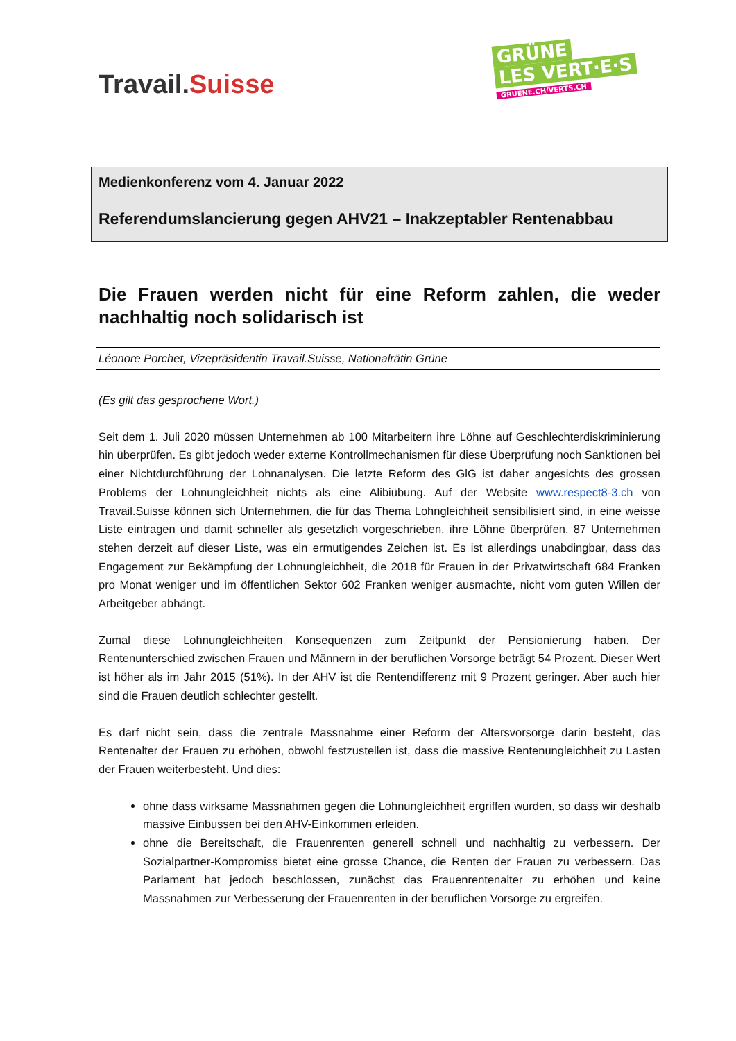Travail.Suisse
GRÜNE
LES VERT·E·S
GRUENE.CH/VERTS.CH
Medienkonferenz vom 4. Januar 2022
Referendumslancierung gegen AHV21 – Inakzeptabler Rentenabbau
Die Frauen werden nicht für eine Reform zahlen, die weder nachhaltig noch solidarisch ist
Léonore Porchet, Vizepräsidentin Travail.Suisse, Nationalrätin Grüne
(Es gilt das gesprochene Wort.)
Seit dem 1. Juli 2020 müssen Unternehmen ab 100 Mitarbeitern ihre Löhne auf Geschlechterdiskriminierung hin überprüfen. Es gibt jedoch weder externe Kontrollmechanismen für diese Überprüfung noch Sanktionen bei einer Nichtdurchführung der Lohnanalysen. Die letzte Reform des GlG ist daher angesichts des grossen Problems der Lohnungleichheit nichts als eine Alibiübung. Auf der Website www.respect8-3.ch von Travail.Suisse können sich Unternehmen, die für das Thema Lohngleichheit sensibilisiert sind, in eine weisse Liste eintragen und damit schneller als gesetzlich vorgeschrieben, ihre Löhne überprüfen. 87 Unternehmen stehen derzeit auf dieser Liste, was ein ermutigendes Zeichen ist. Es ist allerdings unabdingbar, dass das Engagement zur Bekämpfung der Lohnungleichheit, die 2018 für Frauen in der Privatwirtschaft 684 Franken pro Monat weniger und im öffentlichen Sektor 602 Franken weniger ausmachte, nicht vom guten Willen der Arbeitgeber abhängt.
Zumal diese Lohnungleichheiten Konsequenzen zum Zeitpunkt der Pensionierung haben. Der Rentenunterschied zwischen Frauen und Männern in der beruflichen Vorsorge beträgt 54 Prozent. Dieser Wert ist höher als im Jahr 2015 (51%). In der AHV ist die Rentendifferenz mit 9 Prozent geringer. Aber auch hier sind die Frauen deutlich schlechter gestellt.
Es darf nicht sein, dass die zentrale Massnahme einer Reform der Altersvorsorge darin besteht, das Rentenalter der Frauen zu erhöhen, obwohl festzustellen ist, dass die massive Rentenungleichheit zu Lasten der Frauen weiterbesteht. Und dies:
ohne dass wirksame Massnahmen gegen die Lohnungleichheit ergriffen wurden, so dass wir deshalb massive Einbussen bei den AHV-Einkommen erleiden.
ohne die Bereitschaft, die Frauenrenten generell schnell und nachhaltig zu verbessern. Der Sozialpartner-Kompromiss bietet eine grosse Chance, die Renten der Frauen zu verbessern. Das Parlament hat jedoch beschlossen, zunächst das Frauenrentenalter zu erhöhen und keine Massnahmen zur Verbesserung der Frauenrenten in der beruflichen Vorsorge zu ergreifen.